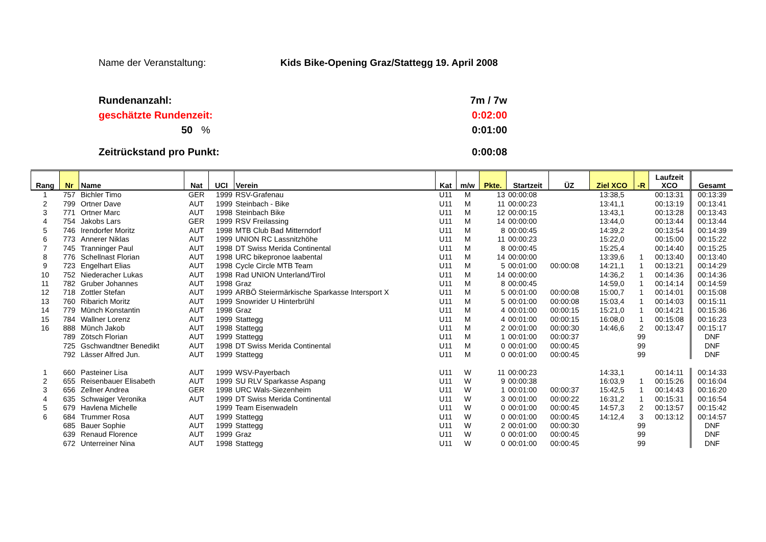Name der Veranstaltung: Kids Bike-Opening Graz/Stattegg 19. April 2008
Rundenanzahl: 7m / 7w
geschätzte Rundenzeit: 0:02:00
50 % 0:01:00
Zeitrückstand pro Punkt: 0:00:08
| Rang | Nr | Name | Nat | UCI | Verein | Kat | m/w | Pkte. | Startzeit | ÜZ | Ziel XCO | -R | Laufzeit XCO | Gesamt |
| --- | --- | --- | --- | --- | --- | --- | --- | --- | --- | --- | --- | --- | --- | --- |
| 1 | 757 | Bichler Timo | GER | 1999 | RSV-Grafenau | U11 | M | 13 | 00:00:08 | | 13:38,5 | | 00:13:31 | 00:13:39 |
| 2 | 799 | Ortner Dave | AUT | 1999 | Steinbach - Bike | U11 | M | 11 | 00:00:23 | | 13:41,1 | | 00:13:19 | 00:13:41 |
| 3 | 771 | Ortner Marc | AUT | 1998 | Steinbach Bike | U11 | M | 12 | 00:00:15 | | 13:43,1 | | 00:13:28 | 00:13:43 |
| 4 | 754 | Jakobs Lars | GER | 1999 | RSV Freilassing | U11 | M | 14 | 00:00:00 | | 13:44,0 | | 00:13:44 | 00:13:44 |
| 5 | 746 | Irendorfer Moritz | AUT | 1998 | MTB Club Bad Mitterndorf | U11 | M | 8 | 00:00:45 | | 14:39,2 | | 00:13:54 | 00:14:39 |
| 6 | 773 | Annerer Niklas | AUT | 1999 | UNION RC Lassnitzhöhe | U11 | M | 11 | 00:00:23 | | 15:22,0 | | 00:15:00 | 00:15:22 |
| 7 | 745 | Tranninger Paul | AUT | 1998 | DT Swiss Merida Continental | U11 | M | 8 | 00:00:45 | | 15:25,4 | | 00:14:40 | 00:15:25 |
| 8 | 776 | Schellnast Florian | AUT | 1998 | URC bikepronoe laabental | U11 | M | 14 | 00:00:00 | | 13:39,6 | 1 | 00:13:40 | 00:13:40 |
| 9 | 723 | Engelhart Elias | AUT | 1998 | Cycle Circle MTB Team | U11 | M | 5 | 00:01:00 | 00:00:08 | 14:21,1 | 1 | 00:13:21 | 00:14:29 |
| 10 | 752 | Niederacher Lukas | AUT | 1998 | Rad UNION Unterland/Tirol | U11 | M | 14 | 00:00:00 | | 14:36,2 | 1 | 00:14:36 | 00:14:36 |
| 11 | 782 | Gruber Johannes | AUT | 1998 | Graz | U11 | M | 8 | 00:00:45 | | 14:59,0 | 1 | 00:14:14 | 00:14:59 |
| 12 | 718 | Zottler Stefan | AUT | 1999 | ARBÖ Steiermärkische Sparkasse Intersport X | U11 | M | 5 | 00:01:00 | 00:00:08 | 15:00,7 | 1 | 00:14:01 | 00:15:08 |
| 13 | 760 | Ribarich Moritz | AUT | 1999 | Snowrider U Hinterbrühl | U11 | M | 5 | 00:01:00 | 00:00:08 | 15:03,4 | 1 | 00:14:03 | 00:15:11 |
| 14 | 779 | Münch Konstantin | AUT | 1998 | Graz | U11 | M | 4 | 00:01:00 | 00:00:15 | 15:21,0 | 1 | 00:14:21 | 00:15:36 |
| 15 | 784 | Wallner Lorenz | AUT | 1999 | Stattegg | U11 | M | 4 | 00:01:00 | 00:00:15 | 16:08,0 | 1 | 00:15:08 | 00:16:23 |
| 16 | 888 | Münch Jakob | AUT | 1998 | Stattegg | U11 | M | 2 | 00:01:00 | 00:00:30 | 14:46,6 | 2 | 00:13:47 | 00:15:17 |
| | 789 | Zötsch Florian | AUT | 1999 | Stattegg | U11 | M | 1 | 00:01:00 | 00:00:37 | | 99 | | DNF |
| | 725 | Gschwandtner Benedikt | AUT | 1998 | DT Swiss Merida Continental | U11 | M | 0 | 00:01:00 | 00:00:45 | | 99 | | DNF |
| | 792 | Lässer Alfred Jun. | AUT | 1999 | Stattegg | U11 | M | 0 | 00:01:00 | 00:00:45 | | 99 | | DNF |
| 1 | 660 | Pasteiner Lisa | AUT | 1999 | WSV-Payerbach | U11 | W | 11 | 00:00:23 | | 14:33,1 | | 00:14:11 | 00:14:33 |
| 2 | 655 | Reisenbauer Elisabeth | AUT | 1999 | SU RLV Sparkasse Aspang | U11 | W | 9 | 00:00:38 | | 16:03,9 | 1 | 00:15:26 | 00:16:04 |
| 3 | 656 | Zellner Andrea | GER | 1998 | URC Wals-Siezenheim | U11 | W | 1 | 00:01:00 | 00:00:37 | 15:42,5 | 1 | 00:14:43 | 00:16:20 |
| 4 | 635 | Schwaiger Veronika | AUT | 1999 | DT Swiss Merida Continental | U11 | W | 3 | 00:01:00 | 00:00:22 | 16:31,2 | 1 | 00:15:31 | 00:16:54 |
| 5 | 679 | Havlena Michelle | | 1999 | Team Eisenwadeln | U11 | W | 0 | 00:01:00 | 00:00:45 | 14:57,3 | 2 | 00:13:57 | 00:15:42 |
| 6 | 684 | Trummer Rosa | AUT | 1999 | Stattegg | U11 | W | 0 | 00:01:00 | 00:00:45 | 14:12,4 | 3 | 00:13:12 | 00:14:57 |
| | 685 | Bauer Sophie | AUT | 1999 | Stattegg | U11 | W | 2 | 00:01:00 | 00:00:30 | | 99 | | DNF |
| | 639 | Renaud Florence | AUT | 1999 | Graz | U11 | W | 0 | 00:01:00 | 00:00:45 | | 99 | | DNF |
| | 672 | Unterreiner Nina | AUT | 1998 | Stattegg | U11 | W | 0 | 00:01:00 | 00:00:45 | | 99 | | DNF |